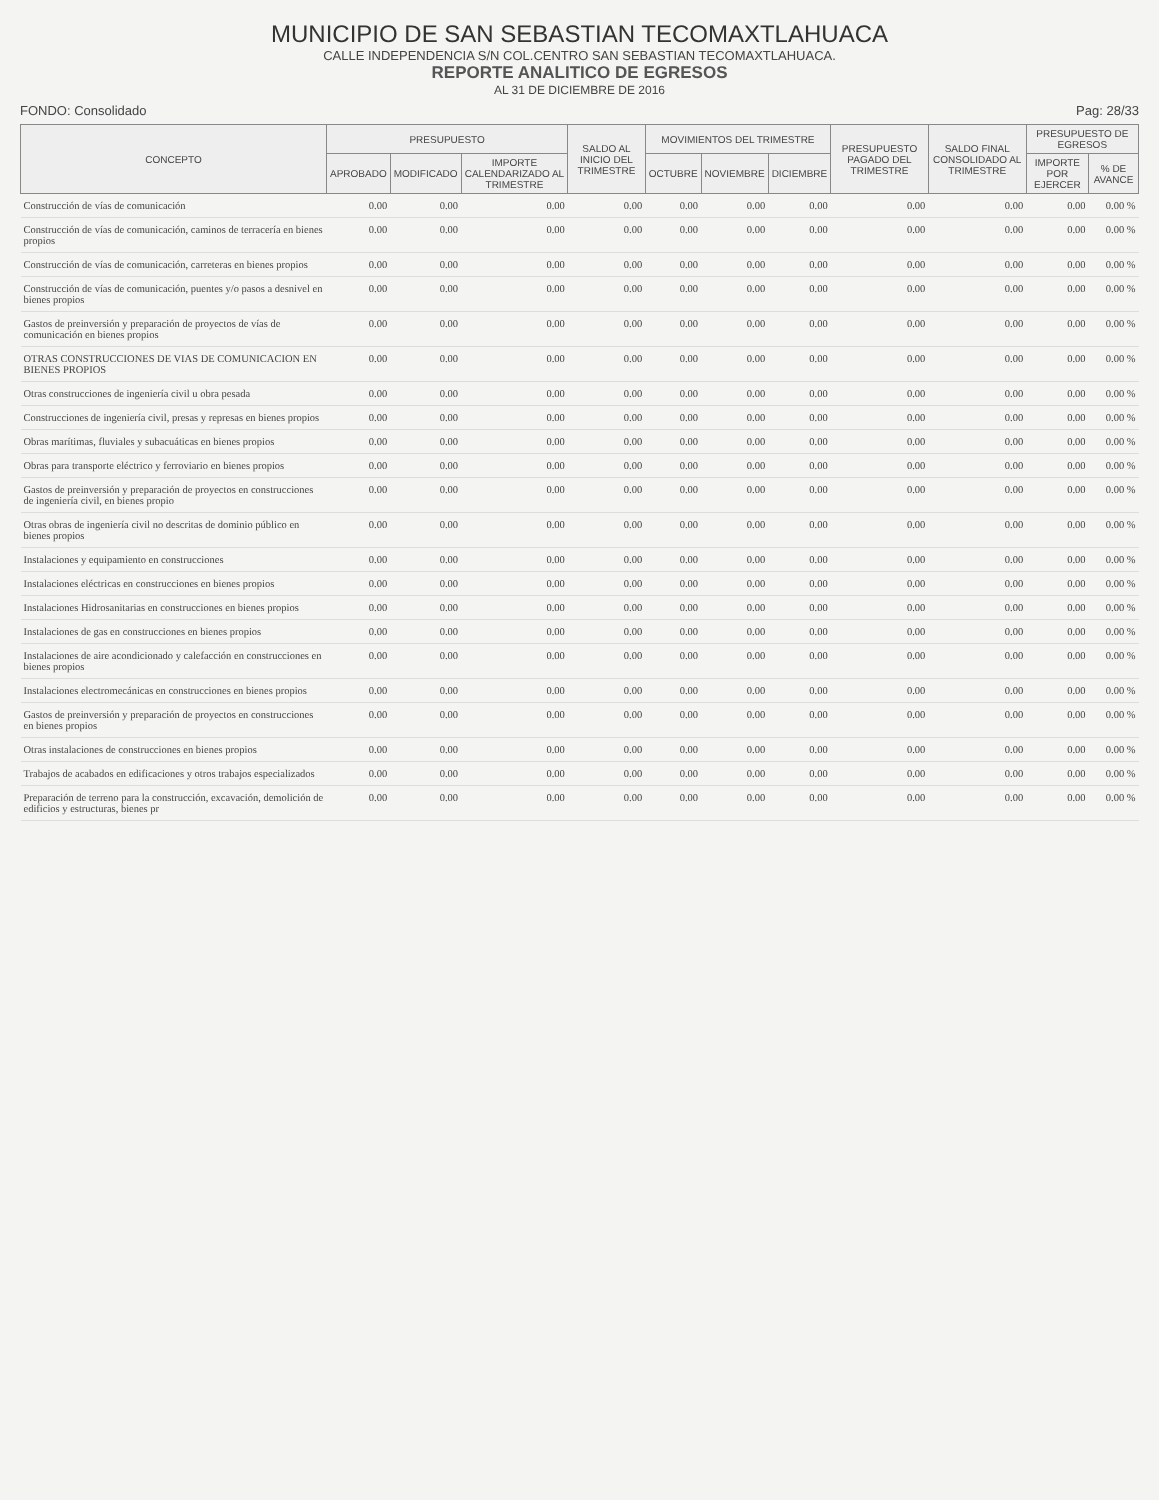MUNICIPIO DE SAN SEBASTIAN TECOMAXTLAHUACA
CALLE INDEPENDENCIA S/N COL.CENTRO SAN SEBASTIAN TECOMAXTLAHUACA.
REPORTE ANALITICO DE EGRESOS
AL 31 DE DICIEMBRE DE 2016
FONDO: Consolidado Pag: 28/33
| CONCEPTO | PRESUPUESTO | | | SALDO AL INICIO DEL TRIMESTRE | MOVIMIENTOS DEL TRIMESTRE | | | PRESUPUESTO PAGADO DEL TRIMESTRE | SALDO FINAL CONSOLIDADO AL TRIMESTRE | PRESUPUESTO DE EGRESOS | |
| --- | --- | --- | --- | --- | --- | --- | --- | --- | --- | --- | --- |
| | APROBADO | MODIFICADO | IMPORTE CALENDARIZADO AL TRIMESTRE | | OCTUBRE | NOVIEMBRE | DICIEMBRE | | | IMPORTE POR EJERCER | % DE AVANCE |
| Construcción de vías de comunicación | 0.00 | 0.00 | 0.00 | 0.00 | 0.00 | 0.00 | 0.00 | 0.00 | 0.00 | 0.00 | 0.00 % |
| Construcción de vías de comunicación, caminos de terracería en bienes propios | 0.00 | 0.00 | 0.00 | 0.00 | 0.00 | 0.00 | 0.00 | 0.00 | 0.00 | 0.00 | 0.00 % |
| Construcción de vías de comunicación, carreteras en bienes propios | 0.00 | 0.00 | 0.00 | 0.00 | 0.00 | 0.00 | 0.00 | 0.00 | 0.00 | 0.00 | 0.00 % |
| Construcción de vías de comunicación, puentes y/o pasos a desnivel en bienes propios | 0.00 | 0.00 | 0.00 | 0.00 | 0.00 | 0.00 | 0.00 | 0.00 | 0.00 | 0.00 | 0.00 % |
| Gastos de preinversión y preparación de proyectos de vías de comunicación en bienes propios | 0.00 | 0.00 | 0.00 | 0.00 | 0.00 | 0.00 | 0.00 | 0.00 | 0.00 | 0.00 | 0.00 % |
| OTRAS CONSTRUCCIONES DE VIAS DE COMUNICACION EN BIENES PROPIOS | 0.00 | 0.00 | 0.00 | 0.00 | 0.00 | 0.00 | 0.00 | 0.00 | 0.00 | 0.00 | 0.00 % |
| Otras construcciones de ingeniería civil u obra pesada | 0.00 | 0.00 | 0.00 | 0.00 | 0.00 | 0.00 | 0.00 | 0.00 | 0.00 | 0.00 | 0.00 % |
| Construcciones de ingeniería civil, presas y represas en bienes propios | 0.00 | 0.00 | 0.00 | 0.00 | 0.00 | 0.00 | 0.00 | 0.00 | 0.00 | 0.00 | 0.00 % |
| Obras marítimas, fluviales y subacuáticas en bienes propios | 0.00 | 0.00 | 0.00 | 0.00 | 0.00 | 0.00 | 0.00 | 0.00 | 0.00 | 0.00 | 0.00 % |
| Obras para transporte eléctrico y ferroviario en bienes propios | 0.00 | 0.00 | 0.00 | 0.00 | 0.00 | 0.00 | 0.00 | 0.00 | 0.00 | 0.00 | 0.00 % |
| Gastos de preinversión y preparación de proyectos en construcciones de ingeniería civil, en bienes propio | 0.00 | 0.00 | 0.00 | 0.00 | 0.00 | 0.00 | 0.00 | 0.00 | 0.00 | 0.00 | 0.00 % |
| Otras obras de ingeniería civil no descritas de dominio público en bienes propios | 0.00 | 0.00 | 0.00 | 0.00 | 0.00 | 0.00 | 0.00 | 0.00 | 0.00 | 0.00 | 0.00 % |
| Instalaciones y equipamiento en construcciones | 0.00 | 0.00 | 0.00 | 0.00 | 0.00 | 0.00 | 0.00 | 0.00 | 0.00 | 0.00 | 0.00 % |
| Instalaciones eléctricas en construcciones en bienes propios | 0.00 | 0.00 | 0.00 | 0.00 | 0.00 | 0.00 | 0.00 | 0.00 | 0.00 | 0.00 | 0.00 % |
| Instalaciones Hidrosanitarias en construcciones en bienes propios | 0.00 | 0.00 | 0.00 | 0.00 | 0.00 | 0.00 | 0.00 | 0.00 | 0.00 | 0.00 | 0.00 % |
| Instalaciones de gas en construcciones en bienes propios | 0.00 | 0.00 | 0.00 | 0.00 | 0.00 | 0.00 | 0.00 | 0.00 | 0.00 | 0.00 | 0.00 % |
| Instalaciones de aire acondicionado y calefacción en construcciones en bienes propios | 0.00 | 0.00 | 0.00 | 0.00 | 0.00 | 0.00 | 0.00 | 0.00 | 0.00 | 0.00 | 0.00 % |
| Instalaciones electromecánicas en construcciones en bienes propios | 0.00 | 0.00 | 0.00 | 0.00 | 0.00 | 0.00 | 0.00 | 0.00 | 0.00 | 0.00 | 0.00 % |
| Gastos de preinversión y preparación de proyectos en construcciones en bienes propios | 0.00 | 0.00 | 0.00 | 0.00 | 0.00 | 0.00 | 0.00 | 0.00 | 0.00 | 0.00 | 0.00 % |
| Otras instalaciones de construcciones en bienes propios | 0.00 | 0.00 | 0.00 | 0.00 | 0.00 | 0.00 | 0.00 | 0.00 | 0.00 | 0.00 | 0.00 % |
| Trabajos de acabados en edificaciones y otros trabajos especializados | 0.00 | 0.00 | 0.00 | 0.00 | 0.00 | 0.00 | 0.00 | 0.00 | 0.00 | 0.00 | 0.00 % |
| Preparación de terreno para la construcción, excavación, demolición de edificios y estructuras, bienes pr | 0.00 | 0.00 | 0.00 | 0.00 | 0.00 | 0.00 | 0.00 | 0.00 | 0.00 | 0.00 | 0.00 % |